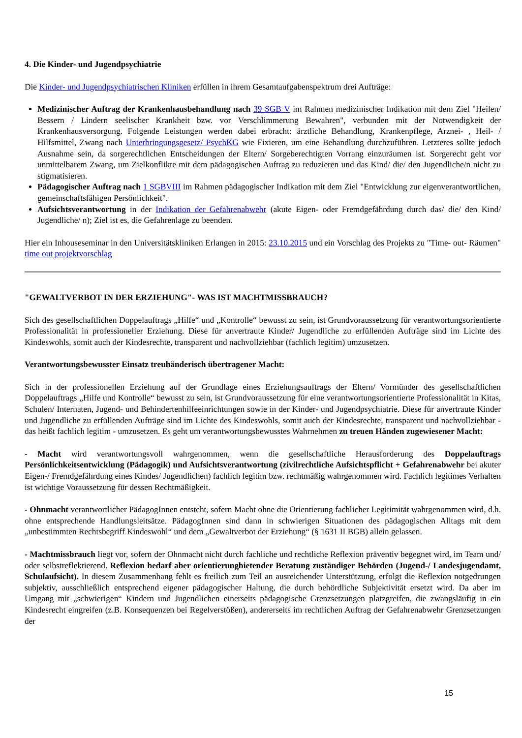4. Die Kinder- und Jugendpsychiatrie
Die Kinder- und Jugendpsychiatrischen Kliniken erfüllen in ihrem Gesamtaufgabenspektrum drei Aufträge:
Medizinischer Auftrag der Krankenhausbehandlung nach 39 SGB V im Rahmen medizinischer Indikation mit dem Ziel "Heilen/ Bessern / Lindern seelischer Krankheit bzw. vor Verschlimmerung Bewahren", verbunden mit der Notwendigkeit der Krankenhausversorgung. Folgende Leistungen werden dabei erbracht: ärztliche Behandlung, Krankenpflege, Arznei- , Heil- / Hilfsmittel, Zwang nach Unterbringungsgesetz/ PsychKG wie Fixieren, um eine Behandlung durchzuführen. Letzteres sollte jedoch Ausnahme sein, da sorgerechtlichen Entscheidungen der Eltern/ Sorgeberechtigten Vorrang einzuräumen ist. Sorgerecht geht vor unmittelbarem Zwang, um Zielkonflikte mit dem pädagogischen Auftrag zu reduzieren und das Kind/ die/ den Jugendliche/n nicht zu stigmatisieren.
Pädagogischer Auftrag nach 1 SGBVIII im Rahmen pädagogischer Indikation mit dem Ziel "Entwicklung zur eigenverantwortlichen, gemeinschaftsfähigen Persönlichkeit".
Aufsichtsverantwortung in der Indikation der Gefahrenabwehr (akute Eigen- oder Fremdgefährdung durch das/ die/ den Kind/ Jugendliche/ n); Ziel ist es, die Gefahrenlage zu beenden.
Hier ein Inhouseseminar in den Universitätskliniken Erlangen in 2015: 23.10.2015 und ein Vorschlag des Projekts zu "Time- out- Räumen" time out projektvorschlag
"GEWALTVERBOT IN DER ERZIEHUNG"- WAS IST MACHTMISSBRAUCH?
Sich des gesellschaftlichen Doppelauftrags „Hilfe“ und „Kontrolle“ bewusst zu sein, ist Grundvoraussetzung für verantwortungsorientierte Professionalität in professioneller Erziehung. Diese für anvertraute Kinder/ Jugendliche zu erfüllenden Aufträge sind im Lichte des Kindeswohls, somit auch der Kindesrechte, transparent und nachvollziehbar (fachlich legitim) umzusetzen.
Verantwortungsbewusster Einsatz treuhänderisch übertragener Macht:
Sich in der professionellen Erziehung auf der Grundlage eines Erziehungsauftrags der Eltern/ Vormünder des gesellschaftlichen Doppelauftrags „Hilfe und Kontrolle“ bewusst zu sein, ist Grundvoraussetzung für eine verantwortungsorientierte Professionalität in Kitas, Schulen/ Internaten, Jugend- und Behindertenhilfeeinrichtungen sowie in der Kinder- und Jugendpsychiatrie. Diese für anvertraute Kinder und Jugendliche zu erfüllenden Aufträge sind im Lichte des Kindeswohls, somit auch der Kindesrechte, transparent und nachvollziehbar - das heißt fachlich legitim - umzusetzen. Es geht um verantwortungsbewusstes Wahrnehmen zu treuen Händen zugewiesener Macht:
- Macht wird verantwortungsvoll wahrgenommen, wenn die gesellschaftliche Herausforderung des Doppelauftrags Persönlichkeitsentwicklung (Pädagogik) und Aufsichtsverantwortung (zivilrechtliche Aufsichtspflicht + Gefahrenabwehr bei akuter Eigen-/ Fremdgefährdung eines Kindes/ Jugendlichen) fachlich legitim bzw. rechtmäßig wahrgenommen wird. Fachlich legitimes Verhalten ist wichtige Voraussetzung für dessen Rechtmäßigkeit.
- Ohnmacht verantwortlicher PädagogInnen entsteht, sofern Macht ohne die Orientierung fachlicher Legitimität wahrgenommen wird, d.h. ohne entsprechende Handlungsleitsätze. PädagogInnen sind dann in schwierigen Situationen des pädagogischen Alltags mit dem „unbestimmten Rechtsbegriff Kindeswohl“ und dem „Gewaltverbot der Erziehung“ (§ 1631 II BGB) allein gelassen.
- Machtmissbrauch liegt vor, sofern der Ohnmacht nicht durch fachliche und rechtliche Reflexion präventiv begegnet wird, im Team und/ oder selbstreflektierend. Reflexion bedarf aber orientierungbietender Beratung zuständiger Behörden (Jugend-/ Landesjugendamt, Schulaufsicht). In diesem Zusammenhang fehlt es freilich zum Teil an ausreichender Unterstützung, erfolgt die Reflexion notgedrungen subjektiv, ausschließlich entsprechend eigener pädagogischer Haltung, die durch behördliche Subjektivität ersetzt wird. Da aber im Umgang mit „schwierigen“ Kindern und Jugendlichen einerseits pädagogische Grenzsetzungen platzgreifen, die zwangsläufig in ein Kindesrecht eingreifen (z.B. Konsequenzen bei Regelverstößen), andererseits im rechtlichen Auftrag der Gefahrenabwehr Grenzsetzungen der
15